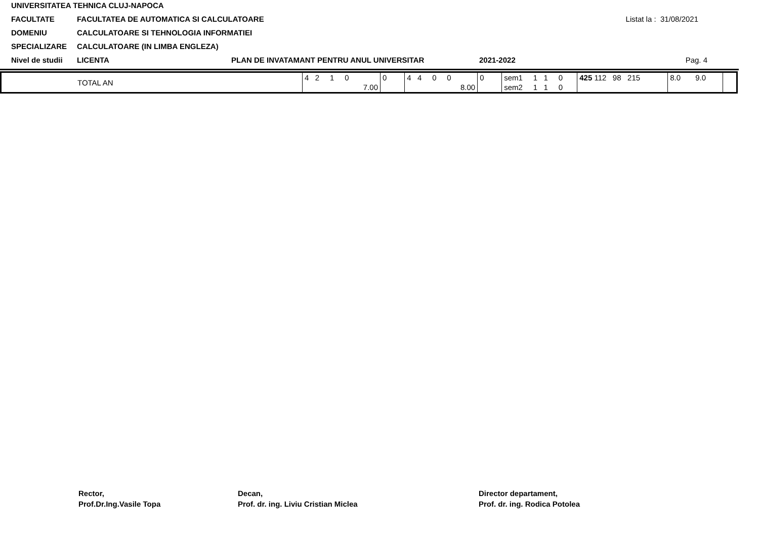UNIVERSITATEA TEHNICA CLUJ-NAPOCA
FACULTATE FACULTATEA DE AUTOMATICA SI CALCULATOARE Listat la : 31/08/2021
DOMENIU CALCULATOARE SI TEHNOLOGIA INFORMATIEI
SPECIALIZARE CALCULATOARE (IN LIMBA ENGLEZA)
Nivel de studii LICENTA PLAN DE INVATAMANT PENTRU ANUL UNIVERSITAR 2021-2022 Pag. 4
| TOTAL AN | 4 2 1 0 | 0 | 4 4 0 0 | 0 | sem1 1 1 0 | 425 112 98 215 | 8.0 9.0 | |
| | 7.00 | | 8.00 | | sem2 1 1 0 | | | |
Rector,
Prof.Dr.Ing.Vasile Topa
Decan,
Prof. dr. ing. Liviu Cristian Miclea
Director departament,
Prof. dr. ing. Rodica Potolea